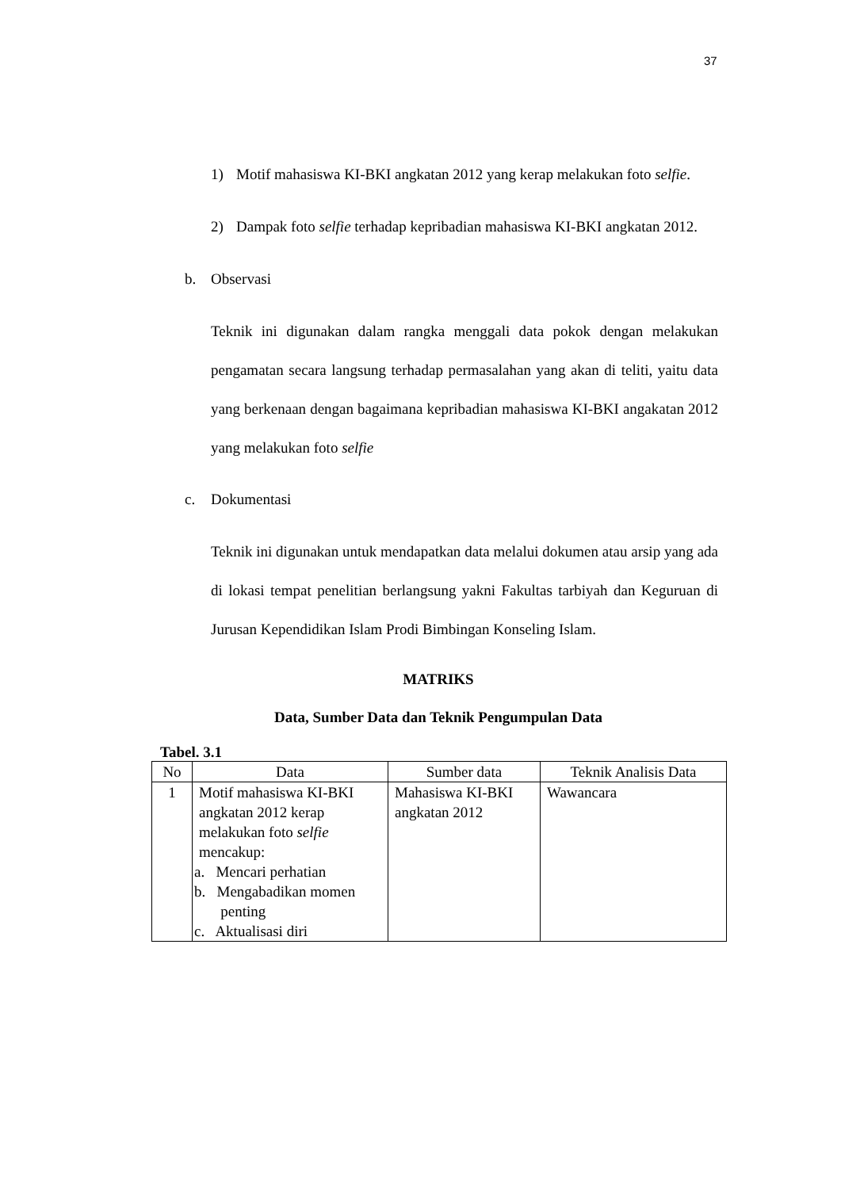37
1) Motif mahasiswa KI-BKI angkatan 2012 yang kerap melakukan foto selfie.
2) Dampak foto selfie terhadap kepribadian mahasiswa KI-BKI angkatan 2012.
b. Observasi
Teknik ini digunakan dalam rangka menggali data pokok dengan melakukan pengamatan secara langsung terhadap permasalahan yang akan di teliti, yaitu data yang berkenaan dengan bagaimana kepribadian mahasiswa KI-BKI angakatan 2012 yang melakukan foto selfie
c. Dokumentasi
Teknik ini digunakan untuk mendapatkan data melalui dokumen atau arsip yang ada di lokasi tempat penelitian berlangsung yakni Fakultas tarbiyah dan Keguruan di Jurusan Kependidikan Islam Prodi Bimbingan Konseling Islam.
MATRIKS
Data, Sumber Data dan Teknik Pengumpulan Data
Tabel. 3.1
| No | Data | Sumber data | Teknik Analisis Data |
| --- | --- | --- | --- |
| 1 | Motif mahasiswa KI-BKI angkatan 2012 kerap melakukan foto selfie mencakup: a. Mencari perhatian b. Mengabadikan momen penting c. Aktualisasi diri | Mahasiswa KI-BKI angkatan 2012 | Wawancara |